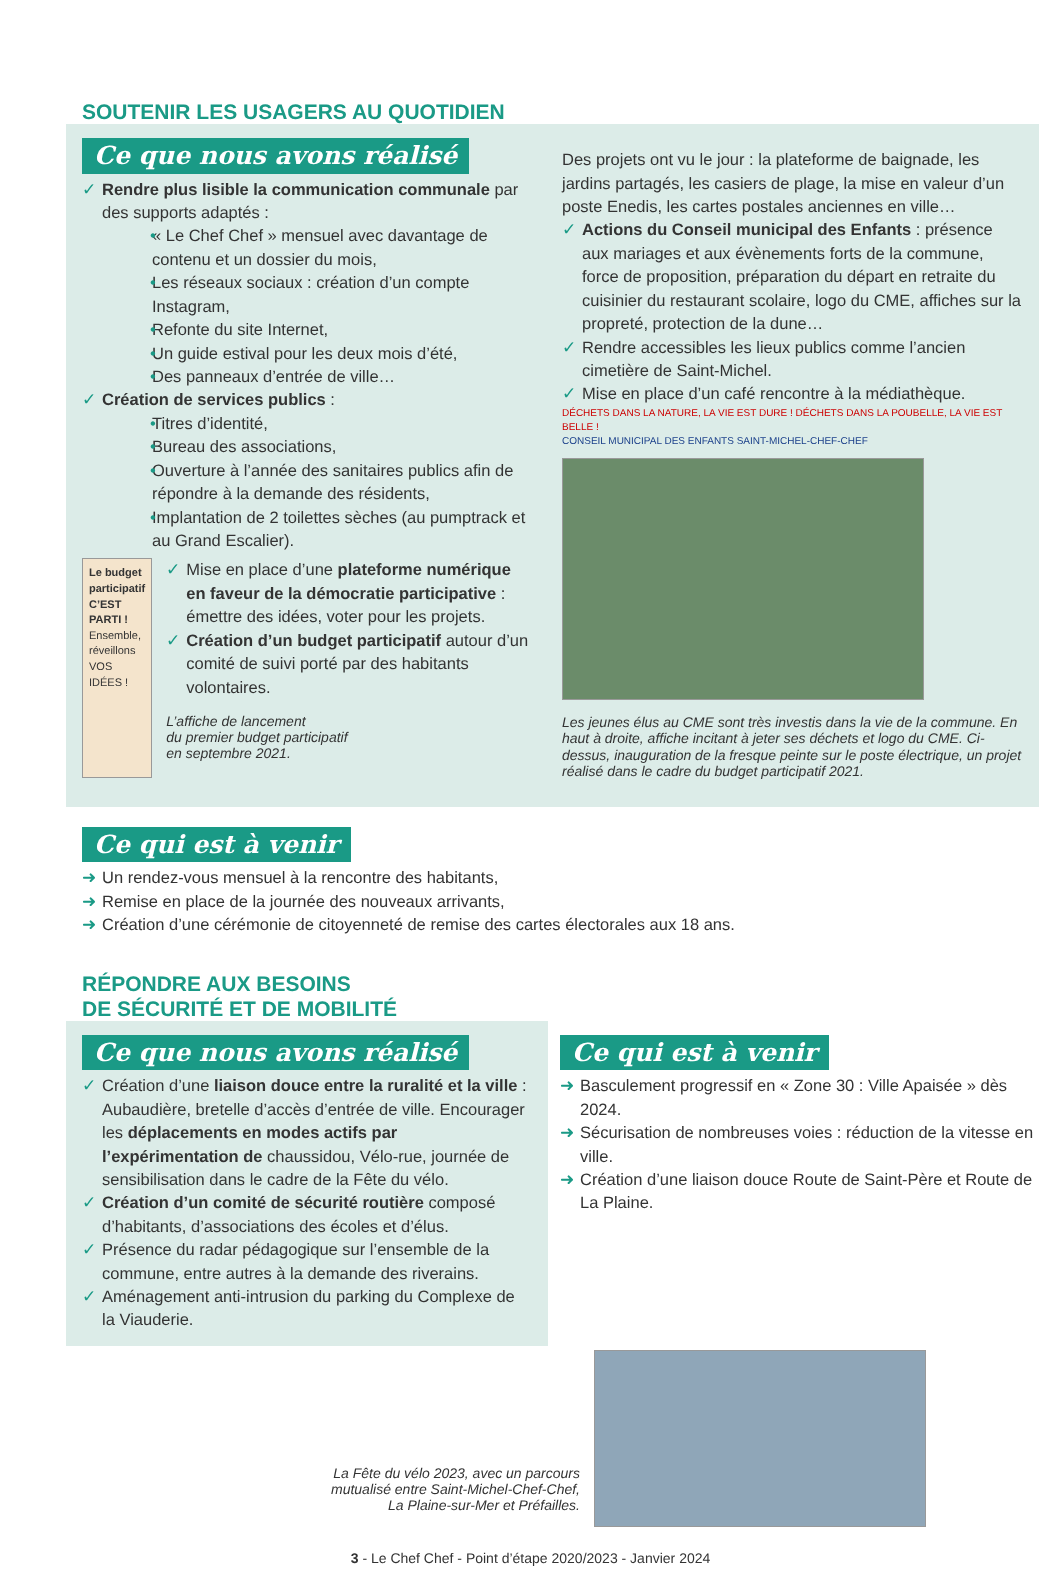SOUTENIR LES USAGERS AU QUOTIDIEN
Ce que nous avons réalisé
Rendre plus lisible la communication communale par des supports adaptés :
« Le Chef Chef » mensuel avec davantage de contenu et un dossier du mois,
Les réseaux sociaux : création d’un compte Instagram,
Refonte du site Internet,
Un guide estival pour les deux mois d’été,
Des panneaux d’entrée de ville…
Création de services publics :
Titres d’identité,
Bureau des associations,
Ouverture à l’année des sanitaires publics afin de répondre à la demande des résidents,
Implantation de 2 toilettes sèches (au pumptrack et au Grand Escalier).
Le budget participatif C’EST PARTI !
Ensemble, réveillons VOS IDÉES !
Mise en place d’une plateforme numérique en faveur de la démocratie participative : émettre des idées, voter pour les projets.
Création d’un budget participatif autour d’un comité de suivi porté par des habitants volontaires.
L’affiche de lancement
du premier budget participatif
en septembre 2021.
Des projets ont vu le jour : la plateforme de baignade, les jardins partagés, les casiers de plage, la mise en valeur d’un poste Enedis, les cartes postales anciennes en ville…
Actions du Conseil municipal des Enfants : présence aux mariages et aux évènements forts de la commune, force de proposition, préparation du départ en retraite du cuisinier du restaurant scolaire, logo du CME, affiches sur la propreté, protection de la dune…
Rendre accessibles les lieux publics comme l’ancien cimetière de Saint-Michel.
Mise en place d’un café rencontre à la médiathèque.
DÉCHETS DANS LA NATURE, LA VIE EST DURE ! DÉCHETS DANS LA POUBELLE, LA VIE EST BELLE !
CONSEIL MUNICIPAL DES ENFANTS SAINT-MICHEL-CHEF-CHEF
Les jeunes élus au CME sont très investis dans la vie de la commune. En haut à droite, affiche incitant à jeter ses déchets et logo du CME. Ci-dessus, inauguration de la fresque peinte sur le poste électrique, un projet réalisé dans le cadre du budget participatif 2021.
Ce qui est à venir
Un rendez-vous mensuel à la rencontre des habitants,
Remise en place de la journée des nouveaux arrivants,
Création d’une cérémonie de citoyenneté de remise des cartes électorales aux 18 ans.
RÉPONDRE AUX BESOINS
DE SÉCURITÉ ET DE MOBILITÉ
Ce que nous avons réalisé
Création d’une liaison douce entre la ruralité et la ville : Aubaudière, bretelle d’accès d’entrée de ville. Encourager les déplacements en modes actifs par l’expérimentation de chaussidou, Vélo-rue, journée de sensibilisation dans le cadre de la Fête du vélo.
Création d’un comité de sécurité routière composé d’habitants, d’associations des écoles et d’élus.
Présence du radar pédagogique sur l’ensemble de la commune, entre autres à la demande des riverains.
Aménagement anti-intrusion du parking du Complexe de la Viauderie.
Ce qui est à venir
Basculement progressif en « Zone 30 : Ville Apaisée » dès 2024.
Sécurisation de nombreuses voies : réduction de la vitesse en ville.
Création d’une liaison douce Route de Saint-Père et Route de La Plaine.
La Fête du vélo 2023, avec un parcours
mutualisé entre Saint-Michel-Chef-Chef,
La Plaine-sur-Mer et Préfailles.
3 - Le Chef Chef - Point d’étape 2020/2023 - Janvier 2024